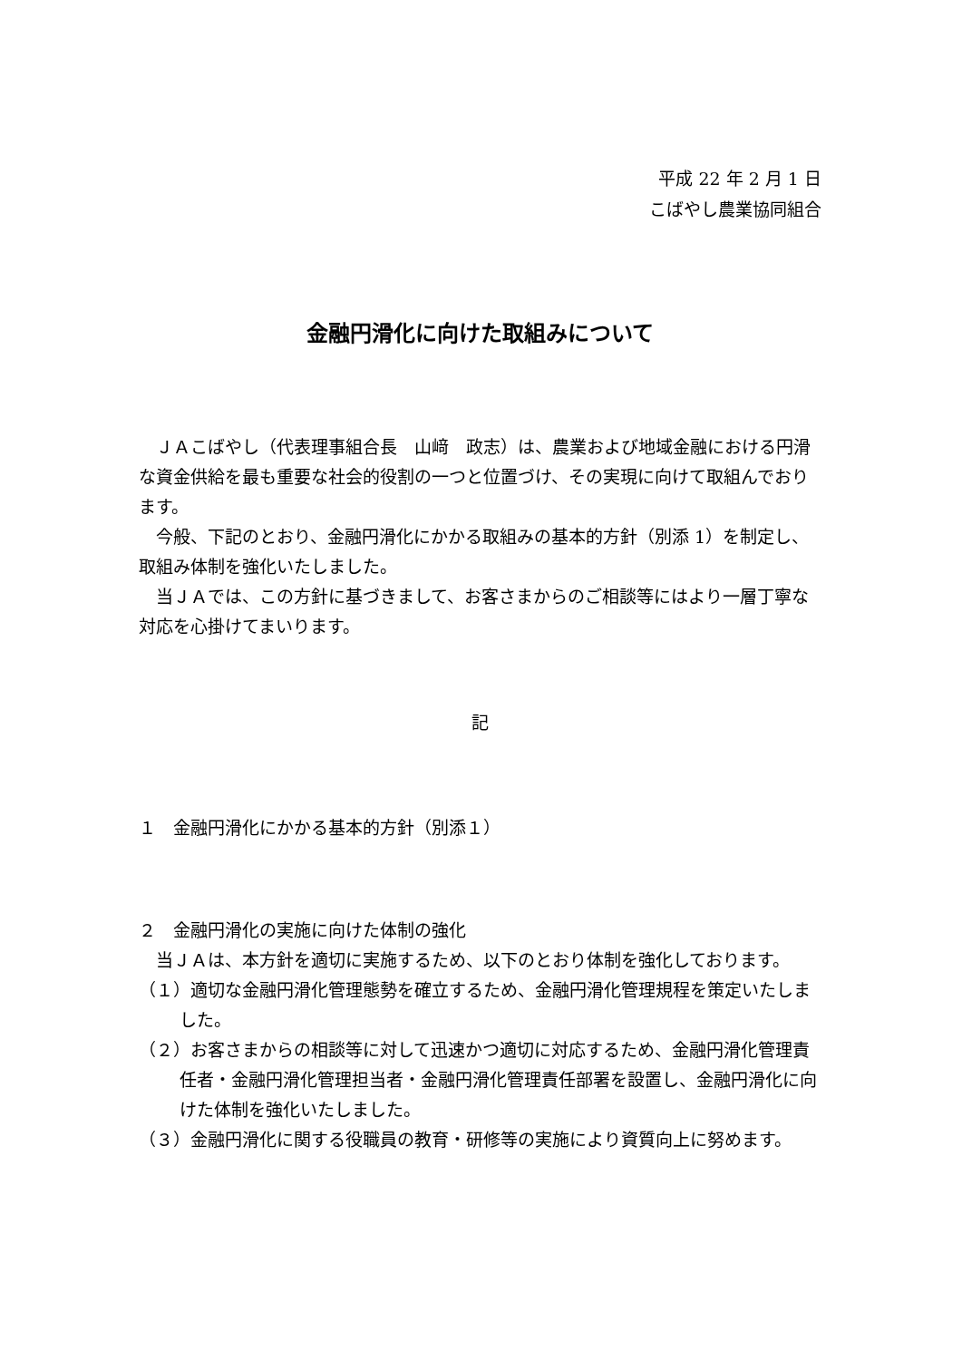平成 22 年 2 月 1 日
こばやし農業協同組合
金融円滑化に向けた取組みについて
　ＪＡこばやし（代表理事組合長　山﨑　政志）は、農業および地域金融における円滑な資金供給を最も重要な社会的役割の一つと位置づけ、その実現に向けて取組んでおります。
　今般、下記のとおり、金融円滑化にかかる取組みの基本的方針（別添 1）を制定し、取組み体制を強化いたしました。
　当ＪＡでは、この方針に基づきまして、お客さまからのご相談等にはより一層丁寧な対応を心掛けてまいります。
記
１　金融円滑化にかかる基本的方針（別添１）
２　金融円滑化の実施に向けた体制の強化
　当ＪＡは、本方針を適切に実施するため、以下のとおり体制を強化しております。
（１）適切な金融円滑化管理態勢を確立するため、金融円滑化管理規程を策定いたしました。
（２）お客さまからの相談等に対して迅速かつ適切に対応するため、金融円滑化管理責任者・金融円滑化管理担当者・金融円滑化管理責任部署を設置し、金融円滑化に向けた体制を強化いたしました。
（３）金融円滑化に関する役職員の教育・研修等の実施により資質向上に努めます。